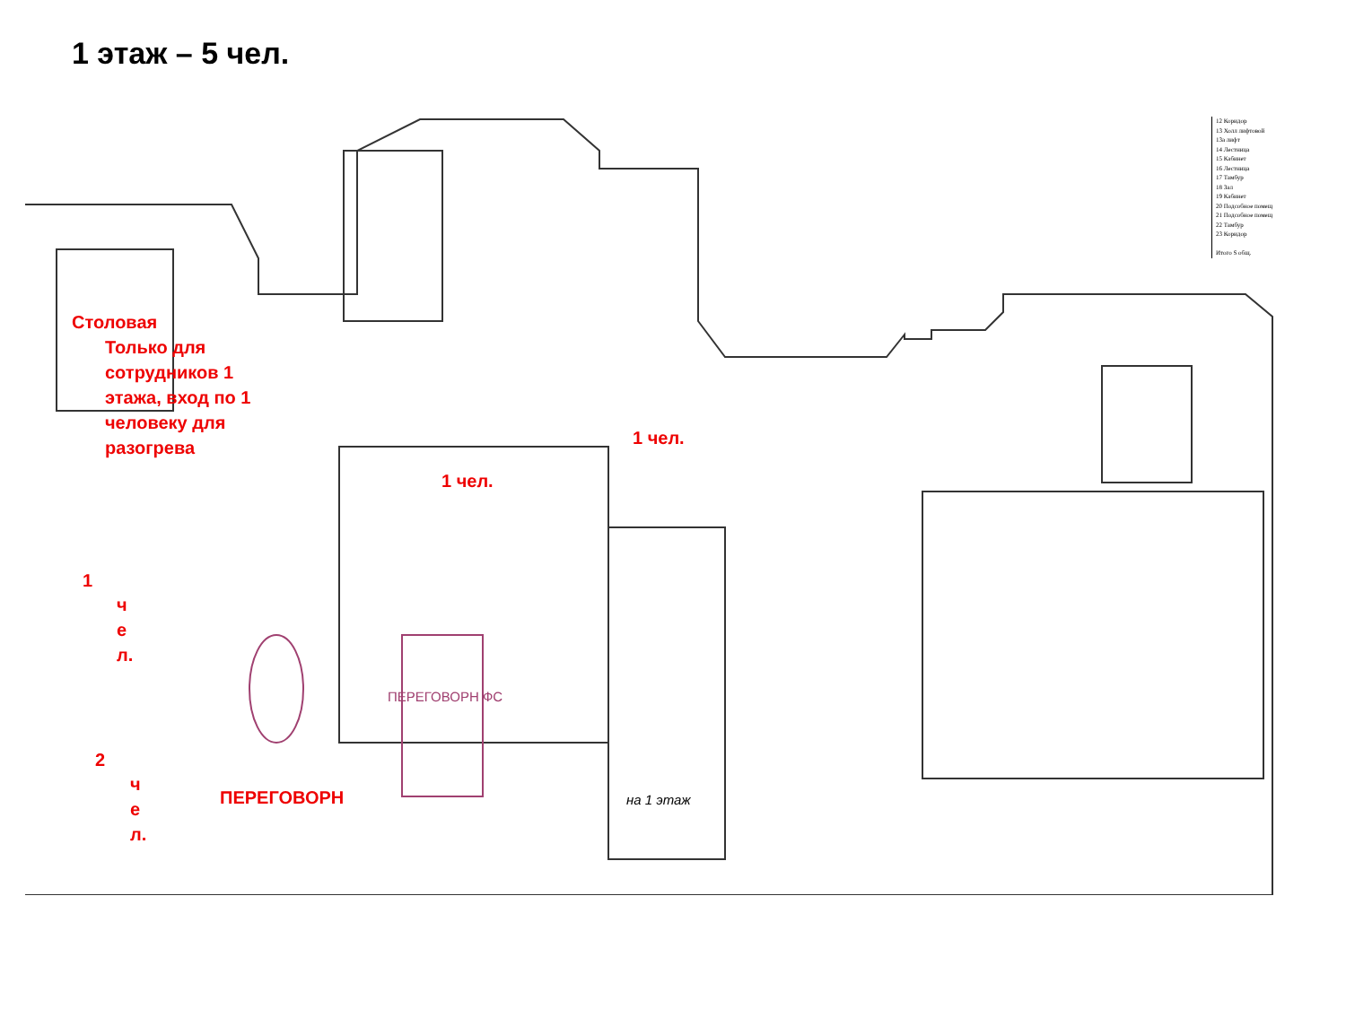1 этаж – 5 чел.
12 Коридор
13 Холл лифтовой
13а лифт
14 Лестница
15 Кабинет
16 Лестница
17 Тамбур
18 Зал
19 Кабинет
20 Подсобное помещ
21 Подсобное помещ
22 Тамбур
23 Коридор
Итого S общ.
Столовая
Только для сотрудников 1 этажа, вход по 1 человеку для разогрева
1 чел.
1 чел.
1
ч е л.
2
ч е л.
ПЕРЕГОВОРН
ПЕРЕГОВОРН ФС
на 1 этаж